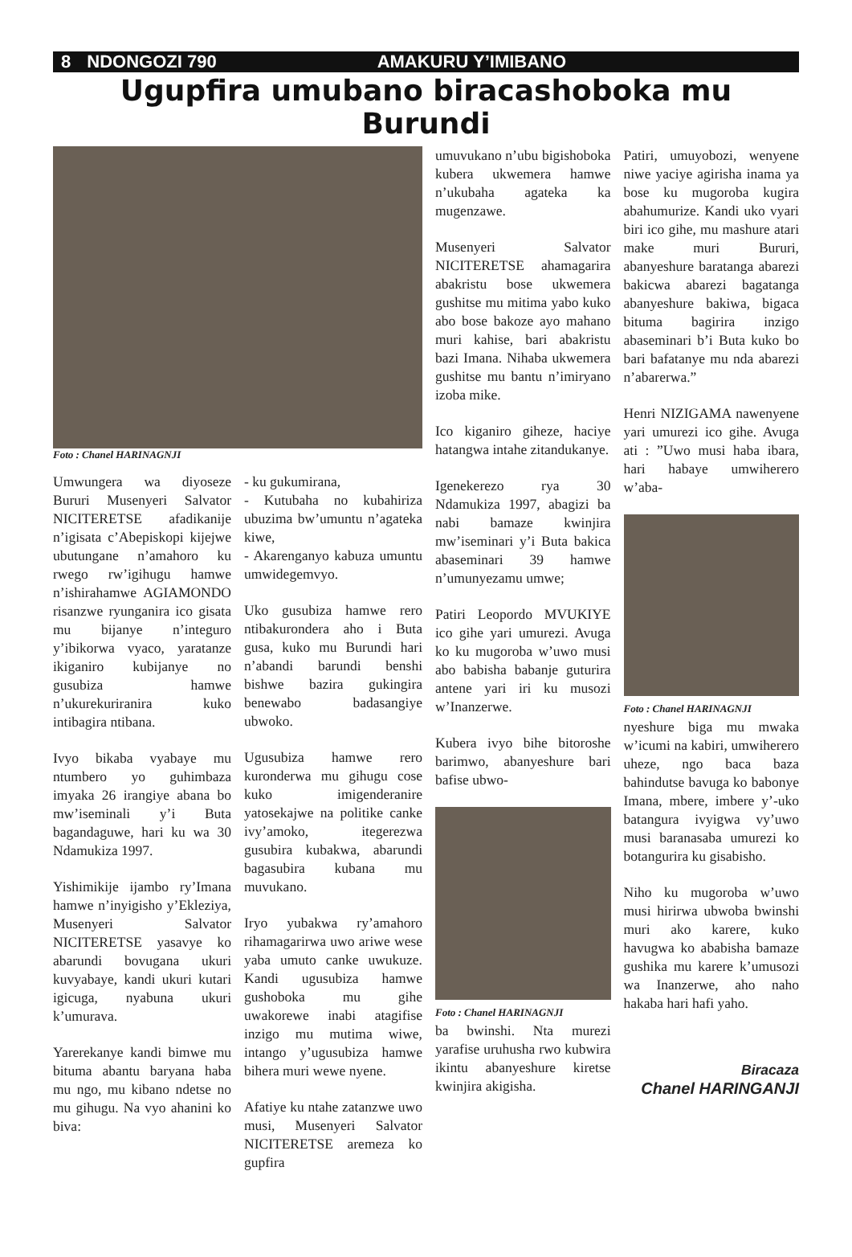8 NDONGOZI 790 AMAKURU Y’IMIBANO
Ugupfira umubano biracashoboka mu Burundi
Foto : Chanel HARINAGNJI
Umwungera wa diyoseze Bururi Musenyeri Salvator NICITERETSE afadikanije n’igisata c’Abepiskopi kijejwe ubutungane n’amahoro ku rwego rw’igihugu hamwe n’ishirahamwe AGIAMONDO risanzwe ryunganira ico gisata mu bijanye n’integuro y’ibikorwa vyaco, yaratanze ikiganiro kubijanye no gusubiza hamwe n’ukurekuriranira kuko intibagira ntibana.
Ivyo bikaba vyabaye mu ntumbero yo guhimbaza imyaka 26 irangiye abana bo mw’iseminali y’i Buta bagandaguwe, hari ku wa 30 Ndamukiza 1997.
Yishimikije ijambo ry’Imana hamwe n’inyigisho y’Ekleziya, Musenyeri Salvator NICITERETSE yasavye ko abarundi bovugana ukuri kuvyabaye, kandi ukuri kutari igicuga, nyabuna ukuri k’umurava.
Yarerekanye kandi bimwe mu bituma abantu baryana haba mu ngo, mu kibano ndetse no mu gihugu. Na vyo ahanini ko biva:
- ku gukumirana,
- Kutubaha no kubahiriza ubuzima bw’umuntu n’agateka kiwe,
- Akarenganyo kabuza umuntu umwidegemvyo.
Uko gusubiza hamwe rero ntibakurondera aho i Buta gusa, kuko mu Burundi hari n’abandi barundi benshi bishwe bazira gukingira benewabo badasangiye ubwoko.
Ugusubiza hamwe rero kuronderwa mu gihugu cose kuko imigenderanire yatosekajwe na politike canke ivy’amoko, itegerezwa gusubira kubakwa, abarundi bagasubira kubana mu muvukano.
Iryo yubakwa ry’amahoro rihamagarirwa uwo ariwe wese yaba umuto canke uwukuze. Kandi ugusubiza hamwe gushoboka mu gihe uwakorewe inabi atagifise inzigo mu mutima wiwe, intango y’ugusubiza hamwe bihera muri wewe nyene.
Afatiye ku ntahe zatanzwe uwo musi, Musenyeri Salvator NICITERETSE aremeza ko gupfira
umuvukano n’ubu bigishoboka kubera ukwemera hamwe n’ukubaha agateka ka mugenzawe.
Musenyeri Salvator NICITERETSE ahamagarira abakristu bose ukwemera gushitse mu mitima yabo kuko abo bose bakoze ayo mahano muri kahise, bari abakristu bazi Imana. Nihaba ukwemera gushitse mu bantu n’imiryano izoba mike.
Ico kiganiro giheze, haciye hatangwa intahe zitandukanye.
Igenekerezo rya 30 Ndamukiza 1997, abagizi ba nabi bamaze kwinjira mw’iseminari y’i Buta bakica abaseminari 39 hamwe n’umunyezamu umwe;
Patiri Leopordo MVUKIYE ico gihe yari umurezi. Avuga ko ku mugoroba w’uwo musi abo babisha babanje guturira antene yari iri ku musozi w’Inanzerwe.
Kubera ivyo bihe bitoroshe barimwo, abanyeshure bari bafise ubwo-
Foto : Chanel HARINAGNJI
ba bwinshi. Nta murezi yarafise uruhusha rwo kubwira ikintu abanyeshure kiretse kwinjira akigisha.
Patiri, umuyobozi, wenyene niwe yaciye agirisha inama ya bose ku mugoroba kugira abahumurize. Kandi uko vyari biri ico gihe, mu mashure atari make muri Bururi, abanyeshure baratanga abarezi bakicwa abarezi bagatanga abanyeshure bakiwa, bigaca bituma bagirira inzigo abaseminari b’i Buta kuko bo bari bafatanye mu nda abarezi n’abarerwa.”
Henri NIZIGAMA nawenyene yari umurezi ico gihe. Avuga ati : ”Uwo musi haba ibara, hari habaye umwiherero w’aba-
Foto : Chanel HARINAGNJI
nyeshure biga mu mwaka w’icumi na kabiri, umwiherero uheze, ngo baca baza bahindutse bavuga ko babonye Imana, mbere, imbere y’-uko batangura ivyigwa vy’uwo musi baranasaba umurezi ko botangurira ku gisabisho.
Niho ku mugoroba w’uwo musi hirirwa ubwoba bwinshi muri ako karere, kuko havugwa ko ababisha bamaze gushika mu karere k’umusozi wa Inanzerwe, aho naho hakaba hari hafi yaho.
Biracaza
Chanel HARINGANJI